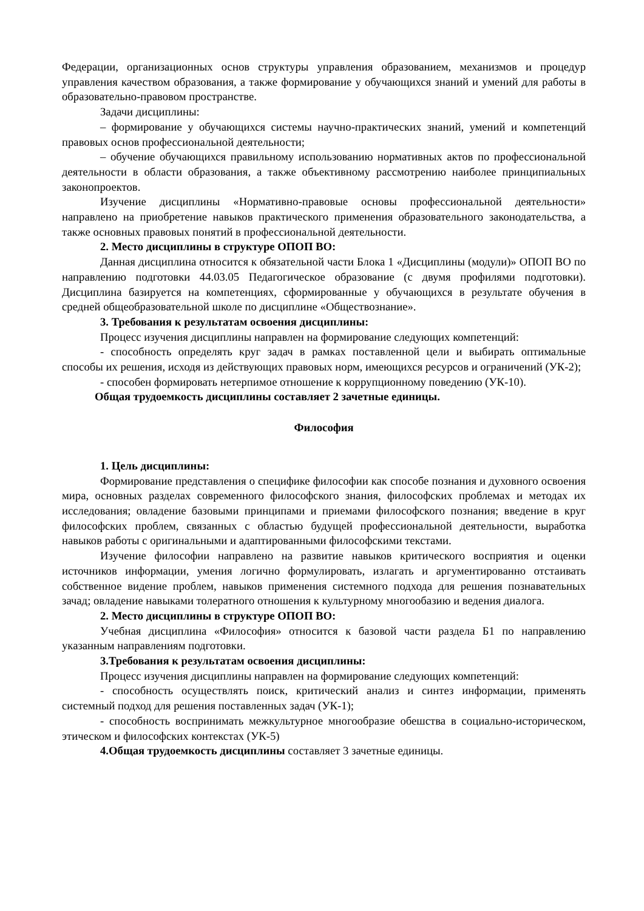Федерации, организационных основ структуры управления образованием, механизмов и процедур управления качеством образования, а также формирование у обучающихся знаний и умений для работы в образовательно-правовом пространстве.
Задачи дисциплины:
– формирование у обучающихся системы научно-практических знаний, умений и компетенций правовых основ профессиональной деятельности;
– обучение обучающихся правильному использованию нормативных актов по профессиональной деятельности в области образования, а также объективному рассмотрению наиболее принципиальных законопроектов.
Изучение дисциплины «Нормативно-правовые основы профессиональной деятельности» направлено на приобретение навыков практического применения образовательного законодательства, а также основных правовых понятий в профессиональной деятельности.
2. Место дисциплины в структуре ОПОП ВО:
Данная дисциплина относится к обязательной части Блока 1 «Дисциплины (модули)» ОПОП ВО по направлению подготовки 44.03.05 Педагогическое образование (с двумя профилями подготовки). Дисциплина базируется на компетенциях, сформированные у обучающихся в результате обучения в средней общеобразовательной школе по дисциплине «Обществознание».
3. Требования к результатам освоения дисциплины:
Процесс изучения дисциплины направлен на формирование следующих компетенций:
- способность определять круг задач в рамках поставленной цели и выбирать оптимальные способы их решения, исходя из действующих правовых норм, имеющихся ресурсов и ограничений (УК-2);
- способен формировать нетерпимое отношение к коррупционному поведению (УК-10).
Общая трудоемкость дисциплины составляет 2 зачетные единицы.
Философия
1. Цель дисциплины:
Формирование представления о специфике философии как способе познания и духовного освоения мира, основных разделах современного философского знания, философских проблемах и методах их исследования; овладение базовыми принципами и приемами философского познания; введение в круг философских проблем, связанных с областью будущей профессиональной деятельности, выработка навыков работы с оригинальными и адаптированными философскими текстами.
Изучение философии направлено на развитие навыков критического восприятия и оценки источников информации, умения логично формулировать, излагать и аргументированно отстаивать собственное видение проблем, навыков применения системного подхода для решения познавательных зачад; овладение навыками толератного отношения к культурному многообазию и ведения диалога.
2. Место дисциплины в структуре ОПОП ВО:
Учебная дисциплина «Философия» относится к базовой части раздела Б1 по направлению указанным направлениям подготовки.
3.Требования к результатам освоения дисциплины:
Процесс изучения дисциплины направлен на формирование следующих компетенций:
- способность осуществлять поиск, критический анализ и синтез информации, применять системный подход для решения поставленных задач (УК-1);
- способность воспринимать межкультурное многообразие обешства в социально-историческом, этическом и философских контекстах (УК-5)
4.Общая трудоемкость дисциплины составляет 3 зачетные единицы.